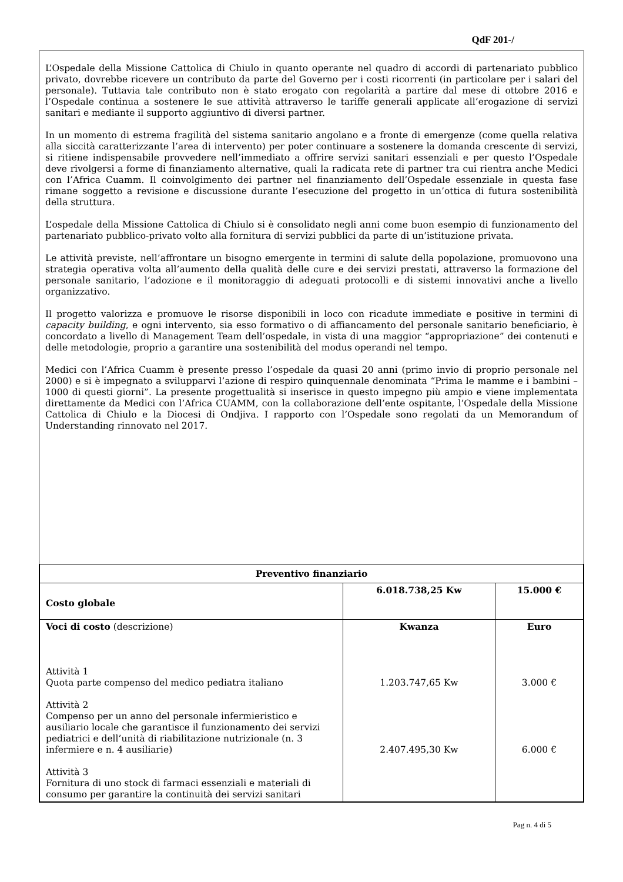QdF 201-/
L’Ospedale della Missione Cattolica di Chiulo in quanto operante nel quadro di accordi di partenariato pubblico privato, dovrebbe ricevere un contributo da parte del Governo per i costi ricorrenti (in particolare per i salari del personale). Tuttavia tale contributo non è stato erogato con regolarità a partire dal mese di ottobre 2016 e l’Ospedale continua a sostenere le sue attività attraverso le tariffe generali applicate all’erogazione di servizi sanitari e mediante il supporto aggiuntivo di diversi partner.
In un momento di estrema fragilità del sistema sanitario angolano e a fronte di emergenze (come quella relativa alla siccità caratterizzante l’area di intervento) per poter continuare a sostenere la domanda crescente di servizi, si ritiene indispensabile provvedere nell’immediato a offrire servizi sanitari essenziali e per questo l’Ospedale deve rivolgersi a forme di finanziamento alternative, quali la radicata rete di partner tra cui rientra anche Medici con l’Africa Cuamm. Il coinvolgimento dei partner nel finanziamento dell’Ospedale essenziale in questa fase rimane soggetto a revisione e discussione durante l’esecuzione del progetto in un’ottica di futura sostenibilità della struttura.
L’ospedale della Missione Cattolica di Chiulo si è consolidato negli anni come buon esempio di funzionamento del partenariato pubblico-privato volto alla fornitura di servizi pubblici da parte di un’istituzione privata.
Le attività previste, nell’affrontare un bisogno emergente in termini di salute della popolazione, promuovono una strategia operativa volta all’aumento della qualità delle cure e dei servizi prestati, attraverso la formazione del personale sanitario, l’adozione e il monitoraggio di adeguati protocolli e di sistemi innovativi anche a livello organizzativo.
Il progetto valorizza e promuove le risorse disponibili in loco con ricadute immediate e positive in termini di capacity building, e ogni intervento, sia esso formativo o di affiancamento del personale sanitario beneficiario, è concordato a livello di Management Team dell’ospedale, in vista di una maggior “appropriazione” dei contenuti e delle metodologie, proprio a garantire una sostenibilità del modus operandi nel tempo.
Medici con l’Africa Cuamm è presente presso l’ospedale da quasi 20 anni (primo invio di proprio personale nel 2000) e si è impegnato a svilupparvi l’azione di respiro quinquennale denominata “Prima le mamme e i bambini – 1000 di questi giorni”. La presente progettualità si inserisce in questo impegno più ampio e viene implementata direttamente da Medici con l’Africa CUAMM, con la collaborazione dell’ente ospitante, l’Ospedale della Missione Cattolica di Chiulo e la Diocesi di Ondjiva. I rapporto con l’Ospedale sono regolati da un Memorandum of Understanding rinnovato nel 2017.
| Preventivo finanziario | | |
| --- | --- | --- |
| Costo globale | 6.018.738,25 Kw | 15.000 € |
| Voci di costo (descrizione) Attività 1 Quota parte compenso del medico pediatra italiano Attività 2 Compenso per un anno del personale infermieristico e ausiliario locale che garantisce il funzionamento dei servizi pediatrici e dell’unità di riabilitazione nutrizionale (n. 3 infermiere e n. 4 ausiliarie) Attività 3 Fornitura di uno stock di farmaci essenziali e materiali di consumo per garantire la continuità dei servizi sanitari | Kwanza 1.203.747,65 Kw 2.407.495,30 Kw | Euro 3.000 € 6.000 € |
Pag n. 4 di 5